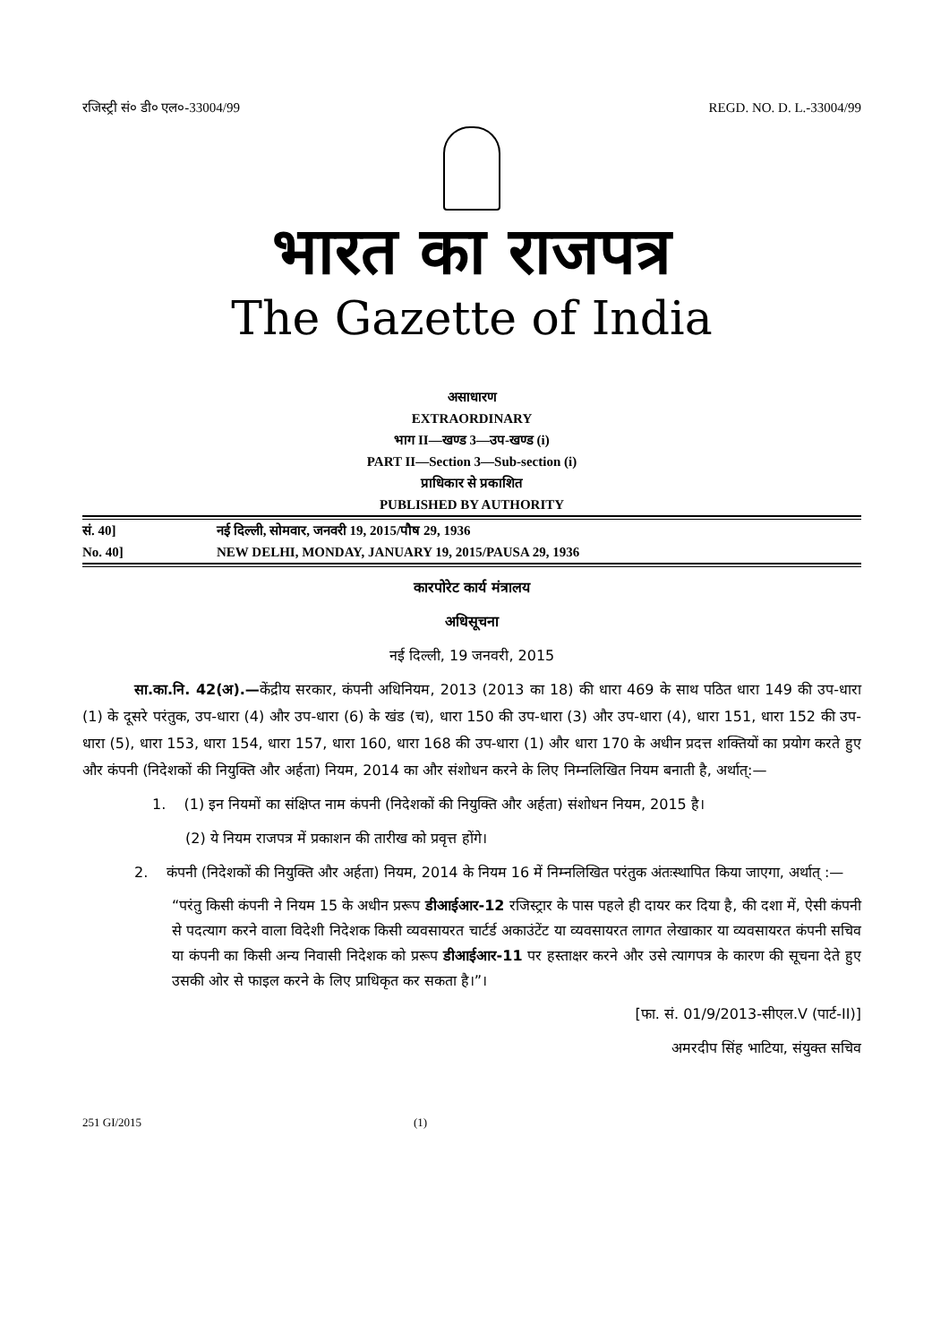रजिस्ट्री सं० डी० एल०-33004/99 REGD. NO. D. L.-33004/99
भारत का राजपत्र
The Gazette of India
असाधारण
EXTRAORDINARY
भाग II—खण्ड 3—उप-खण्ड (i)
PART II—Section 3—Sub-section (i)
प्राधिकार से प्रकाशित
PUBLISHED BY AUTHORITY
सं. 40] नई दिल्ली, सोमवार, जनवरी 19, 2015/पौष 29, 1936
No. 40] NEW DELHI, MONDAY, JANUARY 19, 2015/PAUSA 29, 1936
कारपोरेट कार्य मंत्रालय
अधिसूचना
नई दिल्ली, 19 जनवरी, 2015
सा.का.नि. 42(अ).—केंद्रीय सरकार, कंपनी अधिनियम, 2013 (2013 का 18) की धारा 469 के साथ पठित धारा 149 की उप-धारा (1) के दूसरे परंतुक, उप-धारा (4) और उप-धारा (6) के खंड (च), धारा 150 की उप-धारा (3) और उप-धारा (4), धारा 151, धारा 152 की उप-धारा (5), धारा 153, धारा 154, धारा 157, धारा 160, धारा 168 की उप-धारा (1) और धारा 170 के अधीन प्रदत्त शक्तियों का प्रयोग करते हुए और कंपनी (निदेशकों की नियुक्ति और अर्हता) नियम, 2014 का और संशोधन करने के लिए निम्नलिखित नियम बनाती है, अर्थात्:—
1. (1) इन नियमों का संक्षिप्त नाम कंपनी (निदेशकों की नियुक्ति और अर्हता) संशोधन नियम, 2015 है।
(2) ये नियम राजपत्र में प्रकाशन की तारीख को प्रवृत्त होंगे।
2. कंपनी (निदेशकों की नियुक्ति और अर्हता) नियम, 2014 के नियम 16 में निम्नलिखित परंतुक अंतःस्थापित किया जाएगा, अर्थात् :—
“परंतु किसी कंपनी ने नियम 15 के अधीन प्ररूप डीआईआर-12 रजिस्ट्रार के पास पहले ही दायर कर दिया है, की दशा में, ऐसी कंपनी से पदत्याग करने वाला विदेशी निदेशक किसी व्यवसायरत चार्टर्ड अकाउंटेंट या व्यवसायरत लागत लेखाकार या व्यवसायरत कंपनी सचिव या कंपनी का किसी अन्य निवासी निदेशक को प्ररूप डीआईआर-11 पर हस्ताक्षर करने और उसे त्यागपत्र के कारण की सूचना देते हुए उसकी ओर से फाइल करने के लिए प्राधिकृत कर सकता है।”।
[फा. सं. 01/9/2013-सीएल.V (पार्ट-II)]
अमरदीप सिंह भाटिया, संयुक्त सचिव
251 GI/2015 (1)